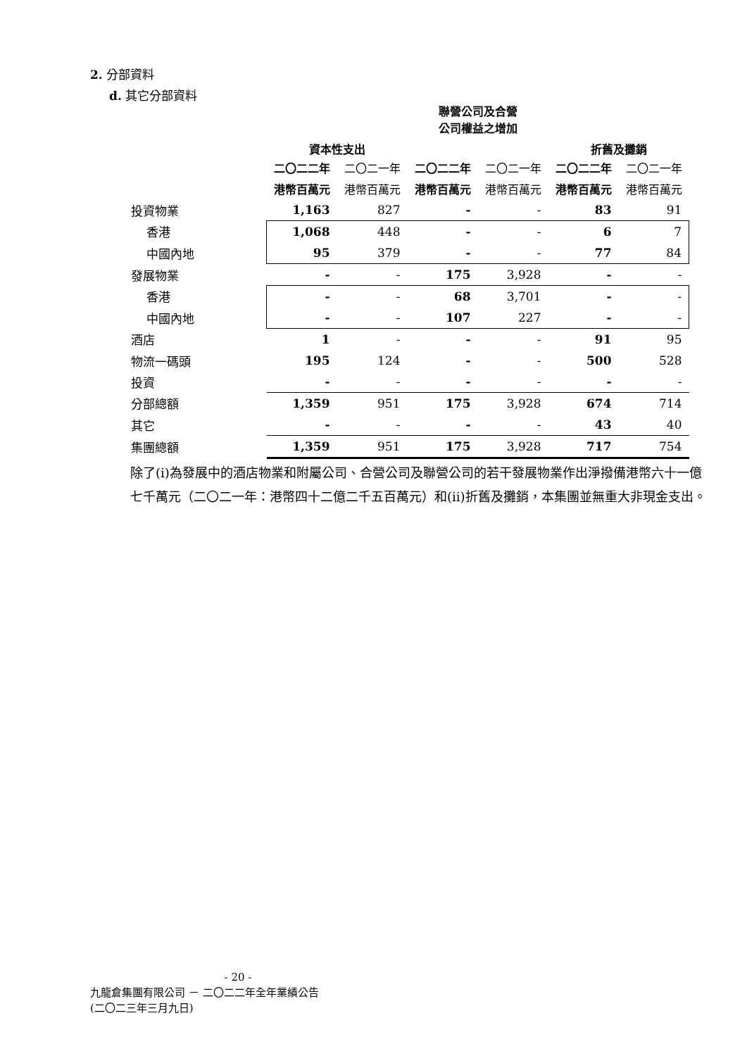2. 分部資料
d. 其它分部資料
| | 資本性支出 | | 聯營公司及合營 公司權益之增加 | | 折舊及攤銷 | |
| --- | --- | --- | --- | --- | --- | --- |
| | 二〇二二年 | 二〇二一年 | 二〇二二年 | 二〇二一年 | 二〇二二年 | 二〇二一年 |
| | 港幣百萬元 | 港幣百萬元 | 港幣百萬元 | 港幣百萬元 | 港幣百萬元 | 港幣百萬元 |
| 投資物業 | 1,163 | 827 | - | - | 83 | 91 |
| 香港 | 1,068 | 448 | - | - | 6 | 7 |
| 中國內地 | 95 | 379 | - | - | 77 | 84 |
| 發展物業 | - | - | 175 | 3,928 | - | - |
| 香港 | - | - | 68 | 3,701 | - | - |
| 中國內地 | - | - | 107 | 227 | - | - |
| 酒店 | 1 | - | - | - | 91 | 95 |
| 物流一碼頭 | 195 | 124 | - | - | 500 | 528 |
| 投資 | - | - | - | - | - | - |
| 分部總額 | 1,359 | 951 | 175 | 3,928 | 674 | 714 |
| 其它 | - | - | - | - | 43 | 40 |
| 集團總額 | 1,359 | 951 | 175 | 3,928 | 717 | 754 |
除了(i)為發展中的酒店物業和附屬公司、合營公司及聯營公司的若干發展物業作出淨撥備港幣六十一億七千萬元（二〇二一年：港幣四十二億二千五百萬元）和(ii)折舊及攤銷，本集團並無重大非現金支出。
- 20 -
九龍倉集團有限公司 － 二〇二二年全年業績公告
(二〇二三年三月九日)